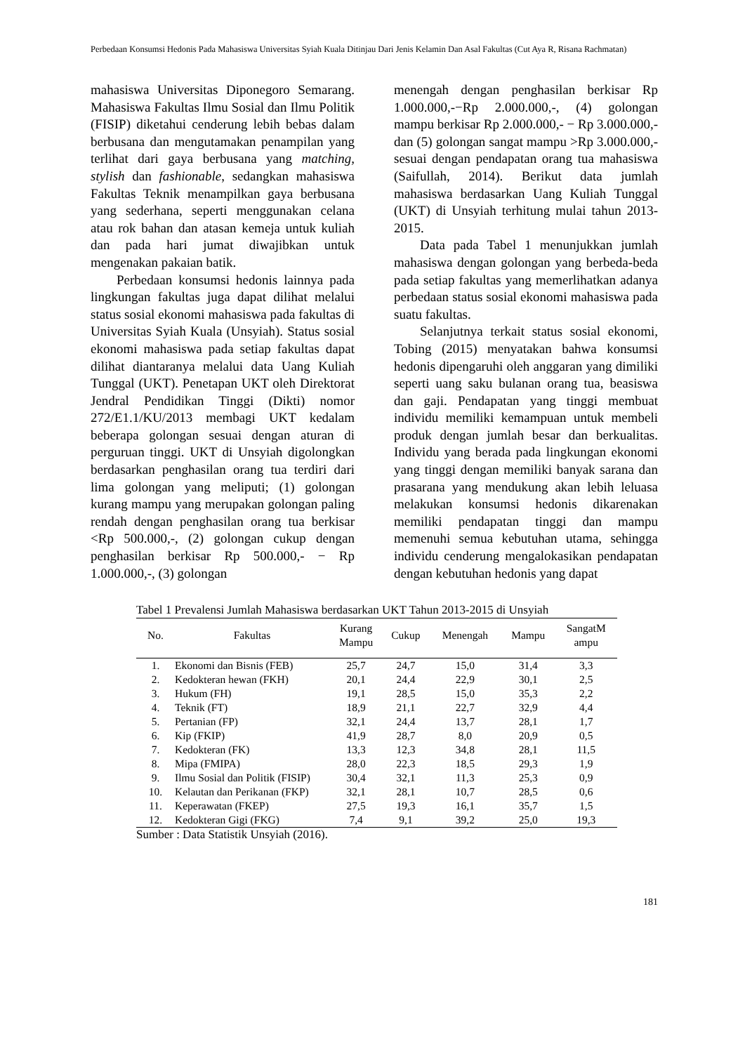Perbedaan Konsumsi Hedonis Pada Mahasiswa Universitas Syiah Kuala Ditinjau Dari Jenis Kelamin Dan Asal Fakultas (Cut Aya R, Risana Rachmatan)
mahasiswa Universitas Diponegoro Semarang. Mahasiswa Fakultas Ilmu Sosial dan Ilmu Politik (FISIP) diketahui cenderung lebih bebas dalam berbusana dan mengutamakan penampilan yang terlihat dari gaya berbusana yang matching, stylish dan fashionable, sedangkan mahasiswa Fakultas Teknik menampilkan gaya berbusana yang sederhana, seperti menggunakan celana atau rok bahan dan atasan kemeja untuk kuliah dan pada hari jumat diwajibkan untuk mengenakan pakaian batik.
Perbedaan konsumsi hedonis lainnya pada lingkungan fakultas juga dapat dilihat melalui status sosial ekonomi mahasiswa pada fakultas di Universitas Syiah Kuala (Unsyiah). Status sosial ekonomi mahasiswa pada setiap fakultas dapat dilihat diantaranya melalui data Uang Kuliah Tunggal (UKT). Penetapan UKT oleh Direktorat Jendral Pendidikan Tinggi (Dikti) nomor 272/E1.1/KU/2013 membagi UKT kedalam beberapa golongan sesuai dengan aturan di perguruan tinggi. UKT di Unsyiah digolongkan berdasarkan penghasilan orang tua terdiri dari lima golongan yang meliputi; (1) golongan kurang mampu yang merupakan golongan paling rendah dengan penghasilan orang tua berkisar <Rp 500.000,-, (2) golongan cukup dengan penghasilan berkisar Rp 500.000,- − Rp 1.000.000,-, (3) golongan
menengah dengan penghasilan berkisar Rp 1.000.000,-−Rp 2.000.000,-, (4) golongan mampu berkisar Rp 2.000.000,- − Rp 3.000.000,- dan (5) golongan sangat mampu >Rp 3.000.000,- sesuai dengan pendapatan orang tua mahasiswa (Saifullah, 2014). Berikut data jumlah mahasiswa berdasarkan Uang Kuliah Tunggal (UKT) di Unsyiah terhitung mulai tahun 2013-2015.
Data pada Tabel 1 menunjukkan jumlah mahasiswa dengan golongan yang berbeda-beda pada setiap fakultas yang memerlihatkan adanya perbedaan status sosial ekonomi mahasiswa pada suatu fakultas.
Selanjutnya terkait status sosial ekonomi, Tobing (2015) menyatakan bahwa konsumsi hedonis dipengaruhi oleh anggaran yang dimiliki seperti uang saku bulanan orang tua, beasiswa dan gaji. Pendapatan yang tinggi membuat individu memiliki kemampuan untuk membeli produk dengan jumlah besar dan berkualitas. Individu yang berada pada lingkungan ekonomi yang tinggi dengan memiliki banyak sarana dan prasarana yang mendukung akan lebih leluasa melakukan konsumsi hedonis dikarenakan memiliki pendapatan tinggi dan mampu memenuhi semua kebutuhan utama, sehingga individu cenderung mengalokasikan pendapatan dengan kebutuhan hedonis yang dapat
Tabel 1 Prevalensi Jumlah Mahasiswa berdasarkan UKT Tahun 2013-2015 di Unsyiah
| No. | Fakultas | Kurang Mampu | Cukup | Menengah | Mampu | SangatM ampu |
| --- | --- | --- | --- | --- | --- | --- |
| 1. | Ekonomi dan Bisnis (FEB) | 25,7 | 24,7 | 15,0 | 31,4 | 3,3 |
| 2. | Kedokteran hewan (FKH) | 20,1 | 24,4 | 22,9 | 30,1 | 2,5 |
| 3. | Hukum (FH) | 19,1 | 28,5 | 15,0 | 35,3 | 2,2 |
| 4. | Teknik (FT) | 18,9 | 21,1 | 22,7 | 32,9 | 4,4 |
| 5. | Pertanian (FP) | 32,1 | 24,4 | 13,7 | 28,1 | 1,7 |
| 6. | Kip (FKIP) | 41,9 | 28,7 | 8,0 | 20,9 | 0,5 |
| 7. | Kedokteran (FK) | 13,3 | 12,3 | 34,8 | 28,1 | 11,5 |
| 8. | Mipa (FMIPA) | 28,0 | 22,3 | 18,5 | 29,3 | 1,9 |
| 9. | Ilmu Sosial dan Politik (FISIP) | 30,4 | 32,1 | 11,3 | 25,3 | 0,9 |
| 10. | Kelautan dan Perikanan (FKP) | 32,1 | 28,1 | 10,7 | 28,5 | 0,6 |
| 11. | Keperawatan (FKEP) | 27,5 | 19,3 | 16,1 | 35,7 | 1,5 |
| 12. | Kedokteran Gigi (FKG) | 7,4 | 9,1 | 39,2 | 25,0 | 19,3 |
Sumber : Data Statistik Unsyiah (2016).
181